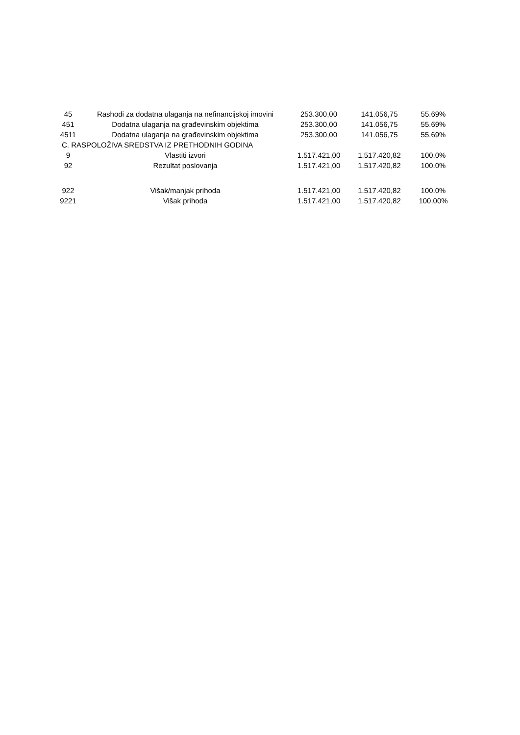| 45 | Rashodi za dodatna ulaganja na nefinancijskoj imovini | 253.300,00 | 141.056,75 | 55.69% |
| 451 | Dodatna ulaganja na građevinskim objektima | 253.300,00 | 141.056,75 | 55.69% |
| 4511 | Dodatna ulaganja na građevinskim objektima | 253.300,00 | 141.056,75 | 55.69% |
| C. RASPOLOŽIVA SREDSTVA IZ PRETHODNIH GODINA | | | | |
| 9 | Vlastiti izvori | 1.517.421,00 | 1.517.420,82 | 100.0% |
| 92 | Rezultat poslovanja | 1.517.421,00 | 1.517.420,82 | 100.0% |
| 922 | Višak/manjak prihoda | 1.517.421,00 | 1.517.420,82 | 100.0% |
| 9221 | Višak prihoda | 1.517.421,00 | 1.517.420,82 | 100.00% |